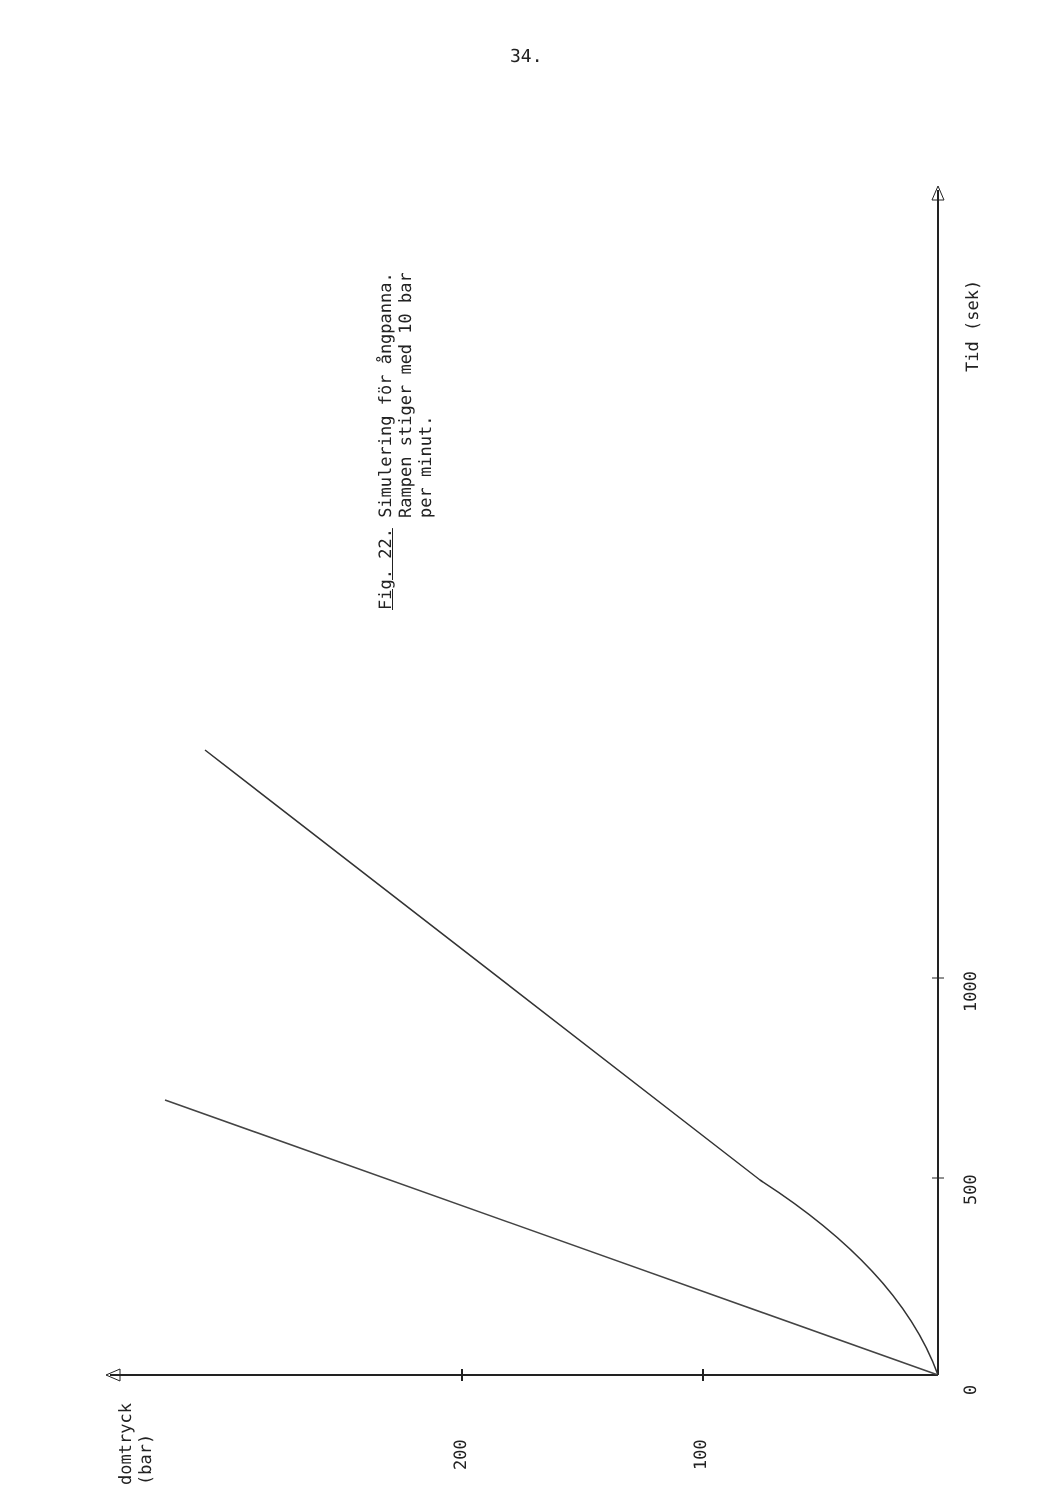34.
Fig. 22. Simulering för ångpanna.
Rampen stiger med 10 bar
per minut.
Tid (sek)
0
500
1000
200 100
domtryck
(bar)